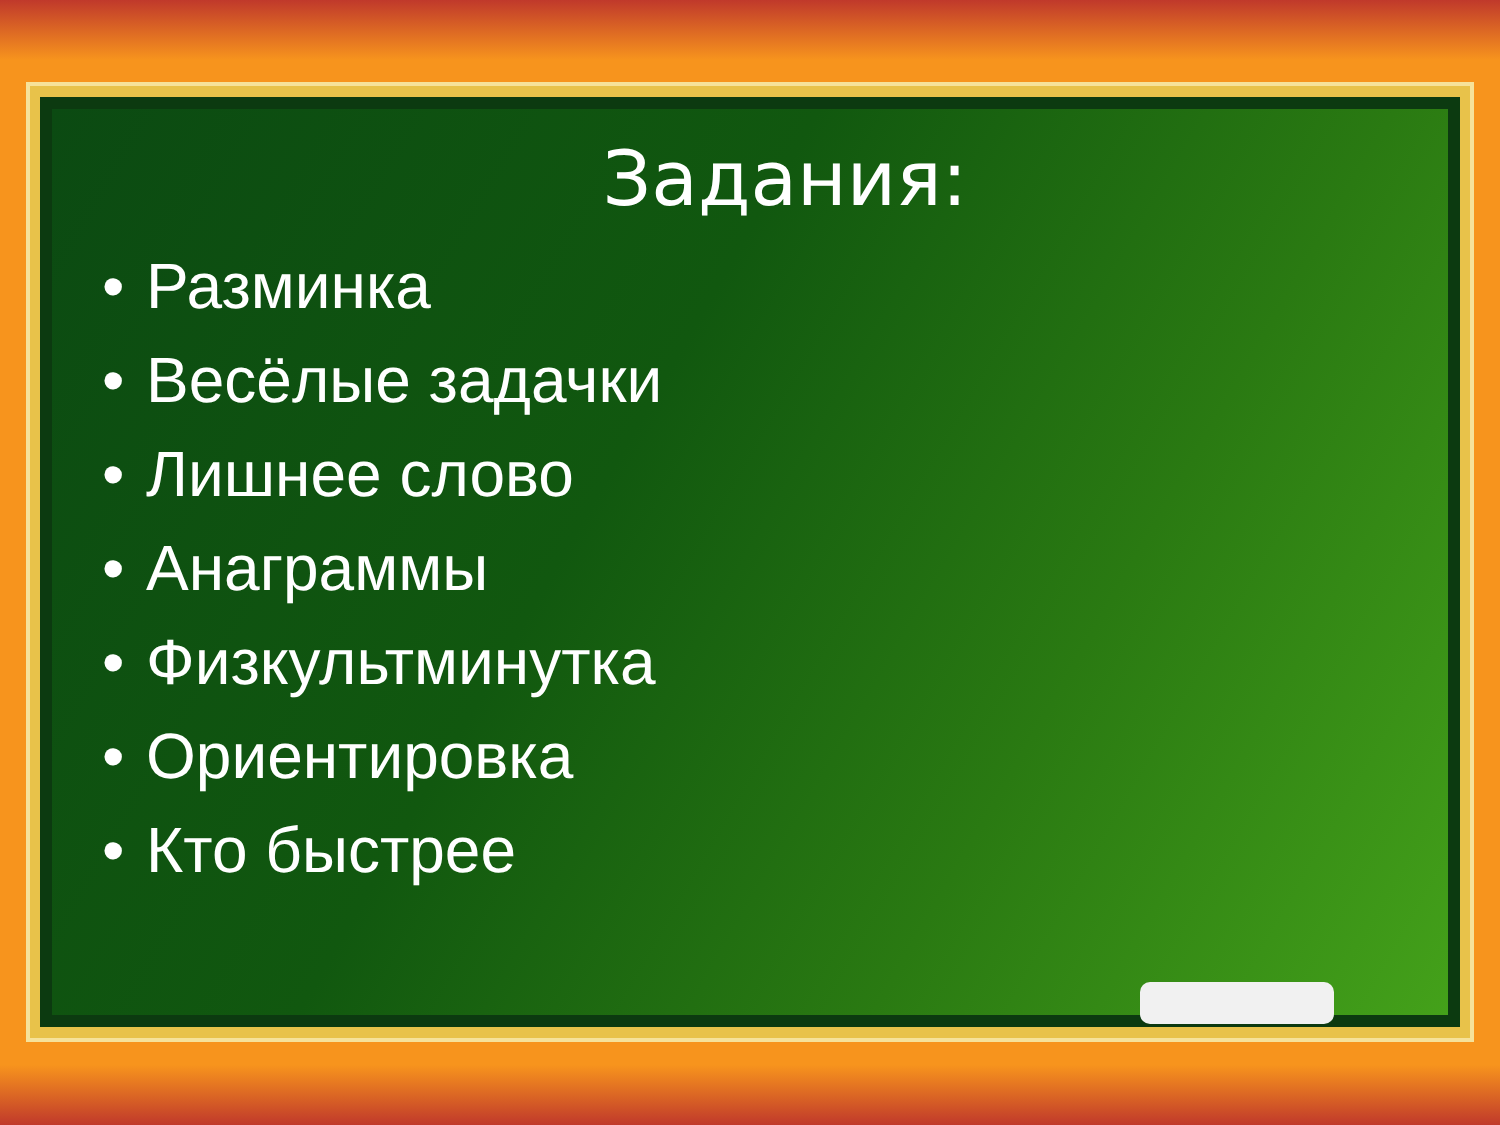Задания:
• Разминка
• Весёлые задачки
• Лишнее слово
• Анаграммы
• Физкультминутка
• Ориентировка
• Кто быстрее